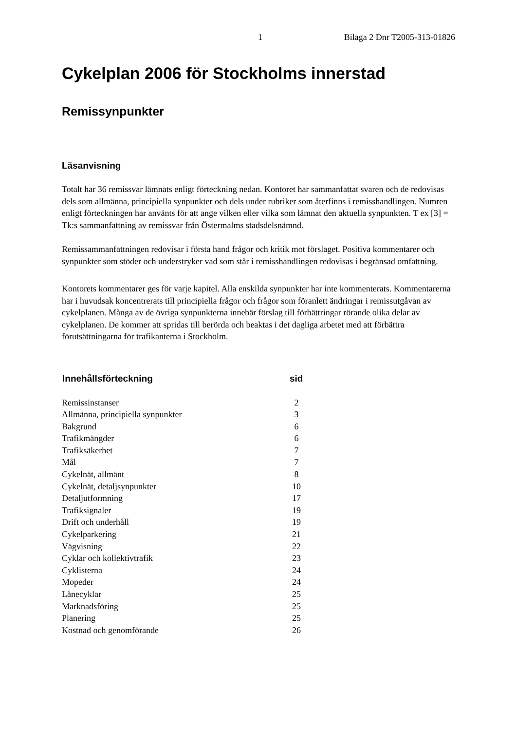1 Bilaga 2 Dnr T2005-313-01826
Cykelplan 2006 för Stockholms innerstad
Remissynpunkter
Läsanvisning
Totalt har 36 remissvar lämnats enligt förteckning nedan. Kontoret har sammanfattat svaren och de redovisas dels som allmänna, principiella synpunkter och dels under rubriker som återfinns i remisshandlingen. Numren enligt förteckningen har använts för att ange vilken eller vilka som lämnat den aktuella synpunkten. T ex [3] = Tk:s sammanfattning av remissvar från Östermalms stadsdelsnämnd.
Remissammanfattningen redovisar i första hand frågor och kritik mot förslaget. Positiva kommentarer och synpunkter som stöder och understryker vad som står i remisshandlingen redovisas i begränsad omfattning.
Kontorets kommentarer ges för varje kapitel. Alla enskilda synpunkter har inte kommenterats. Kommentarerna har i huvudsak koncentrerats till principiella frågor och frågor som föranlett ändringar i remissutgåvan av cykelplanen. Många av de övriga synpunkterna innebär förslag till förbättringar rörande olika delar av cykelplanen. De kommer att spridas till berörda och beaktas i det dagliga arbetet med att förbättra förutsättningarna för trafikanterna i Stockholm.
| Innehållsförteckning | sid |
| --- | --- |
| Remissinstanser | 2 |
| Allmänna, principiella synpunkter | 3 |
| Bakgrund | 6 |
| Trafikmängder | 6 |
| Trafiksäkerhet | 7 |
| Mål | 7 |
| Cykelnät, allmänt | 8 |
| Cykelnät, detaljsynpunkter | 10 |
| Detaljutformning | 17 |
| Trafiksignaler | 19 |
| Drift och underhåll | 19 |
| Cykelparkering | 21 |
| Vägvisning | 22 |
| Cyklar och kollektivtrafik | 23 |
| Cyklisterna | 24 |
| Mopeder | 24 |
| Lånecyklar | 25 |
| Marknadsföring | 25 |
| Planering | 25 |
| Kostnad och genomförande | 26 |